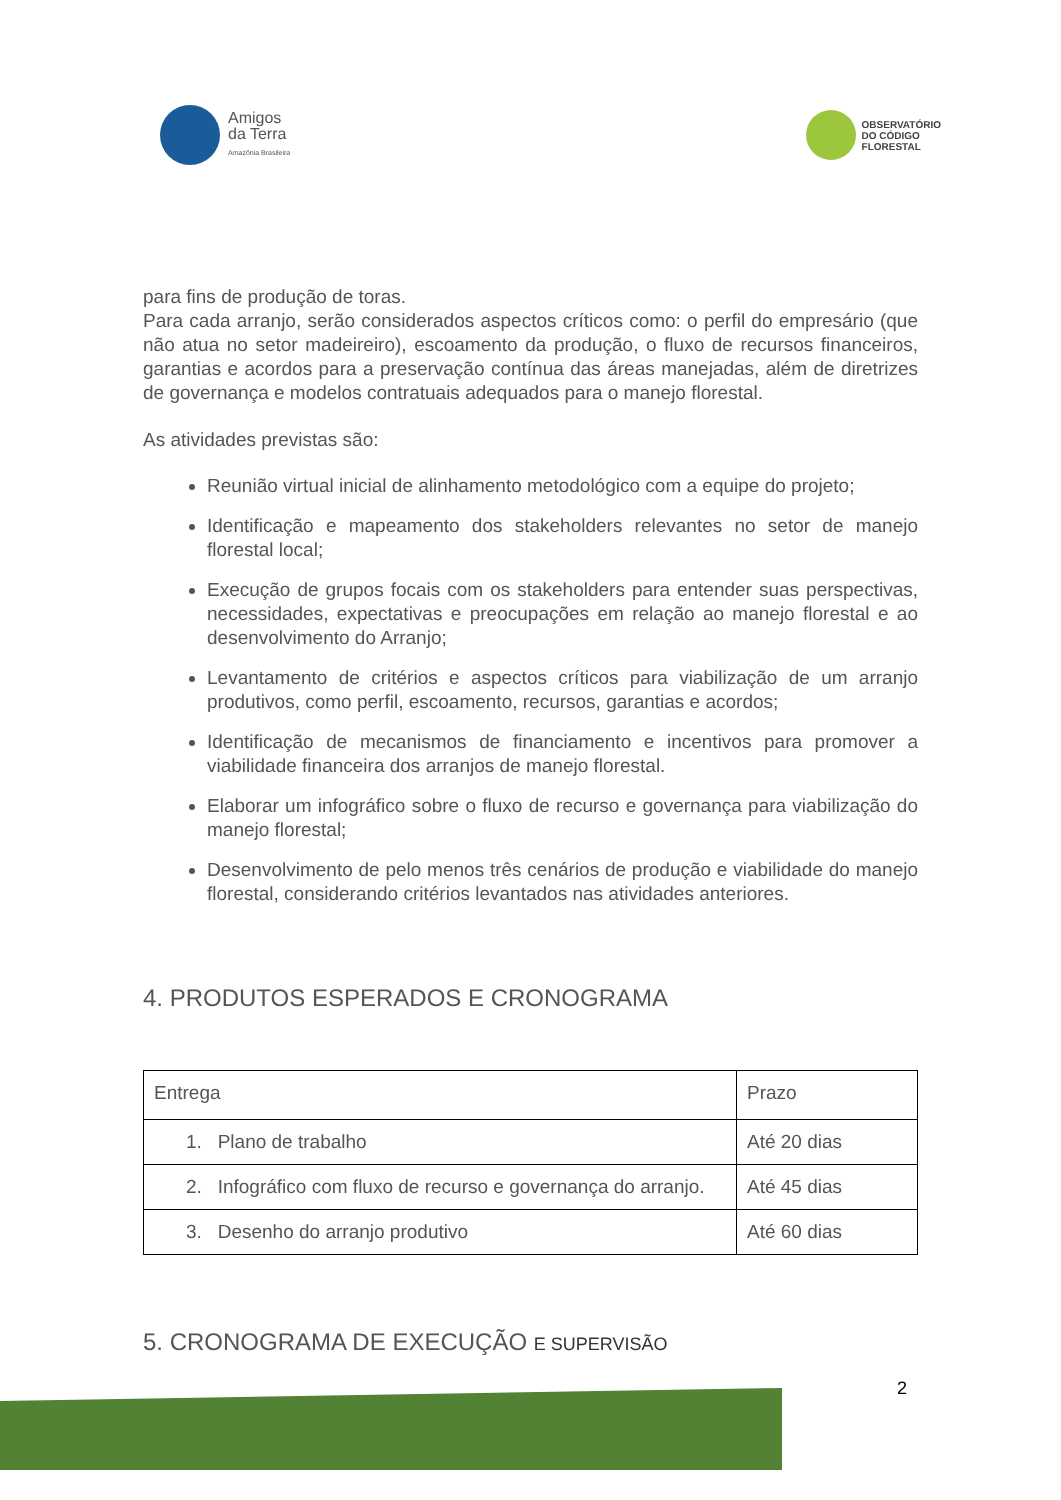Amigos
da Terra
Amazônia Brasileira
OBSERVATÓRIO
DO CÓDIGO
FLORESTAL
para fins de produção de toras.
Para cada arranjo, serão considerados aspectos críticos como: o perfil do empresário (que não atua no setor madeireiro), escoamento da produção, o fluxo de recursos financeiros, garantias e acordos para a preservação contínua das áreas manejadas, além de diretrizes de governança e modelos contratuais adequados para o manejo florestal.
As atividades previstas são:
Reunião virtual inicial de alinhamento metodológico com a equipe do projeto;
Identificação e mapeamento dos stakeholders relevantes no setor de manejo florestal local;
Execução de grupos focais com os stakeholders para entender suas perspectivas, necessidades, expectativas e preocupações em relação ao manejo florestal e ao desenvolvimento do Arranjo;
Levantamento de critérios e aspectos críticos para viabilização de um arranjo produtivos, como perfil, escoamento, recursos, garantias e acordos;
Identificação de mecanismos de financiamento e incentivos para promover a viabilidade financeira dos arranjos de manejo florestal.
Elaborar um infográfico sobre o fluxo de recurso e governança para viabilização do manejo florestal;
Desenvolvimento de pelo menos três cenários de produção e viabilidade do manejo florestal, considerando critérios levantados nas atividades anteriores.
4. PRODUTOS ESPERADOS E CRONOGRAMA
| Entrega | Prazo |
| 1. Plano de trabalho | Até 20 dias |
| 2. Infográfico com fluxo de recurso e governança do arranjo. | Até 45 dias |
| 3. Desenho do arranjo produtivo | Até 60 dias |
5. CRONOGRAMA DE EXECUÇÃO E SUPERVISÃO
2